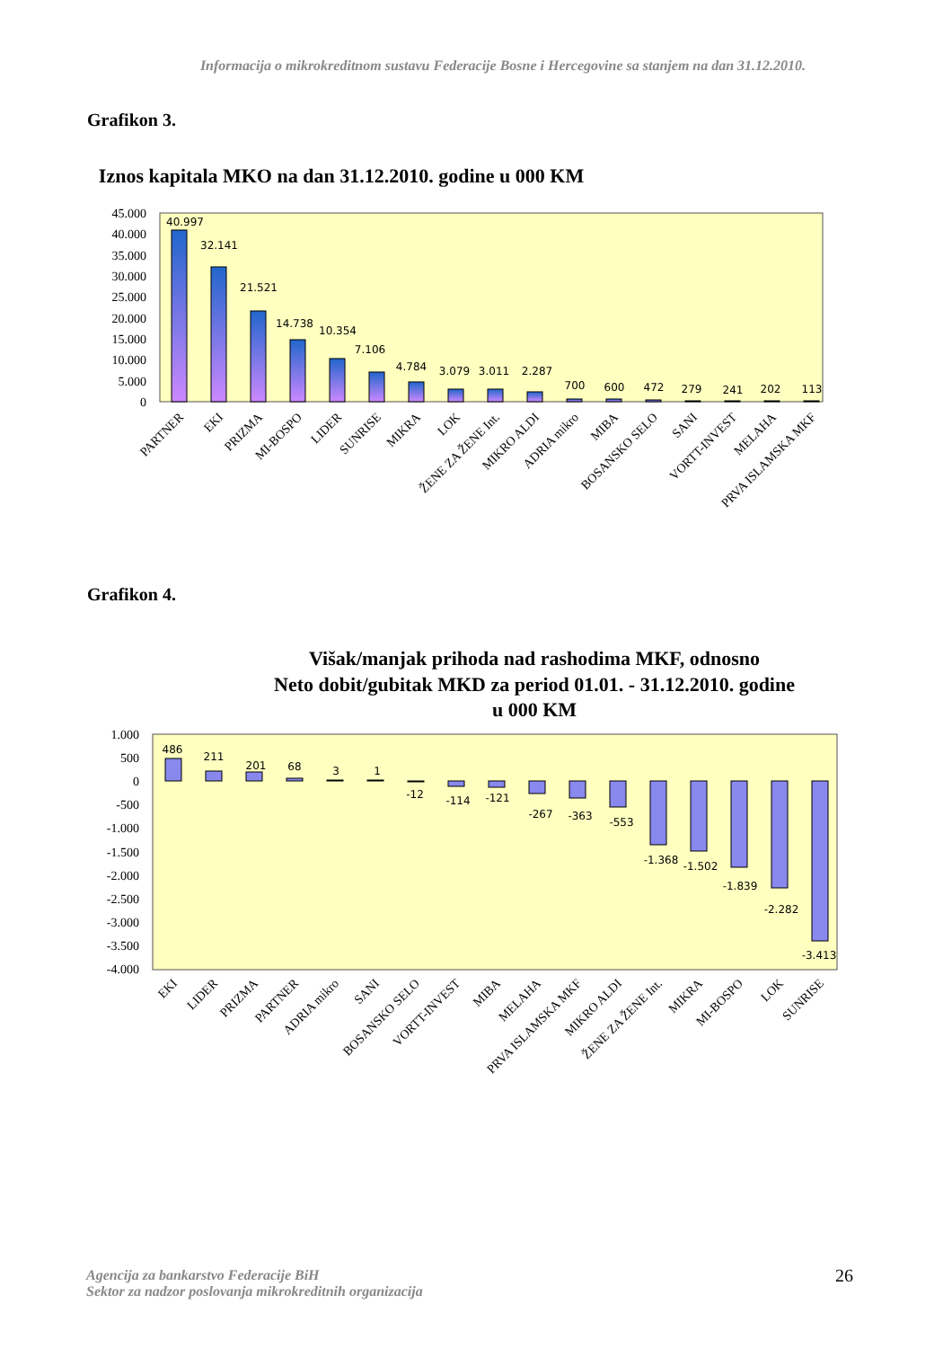Informacija o mikrokreditnom sustavu Federacije Bosne i Hercegovine sa stanjem na dan 31.12.2010.
Grafikon 3.
Iznos kapitala MKO na dan 31.12.2010. godine u 000 KM
45.000
40.000
35.000
30.000
25.000
20.000
15.000
10.000
5.000
0
40.997
32.141
21.521
14.738
10.354
7.106
4.784
3.079
3.011
2.287
700
600
472
279
241
202
113
PARTNER
EKI
PRIZMA
MI-BOSPO
LIDER
SUNRISE
MIKRA
LOK
ŽENE ZA ŽENE Int.
MIKRO ALDI
ADRIA mikro
MIBA
BOSANSKO SELO
SANI
VORTT-INVEST
MELAHA
PRVA ISLAMSKA MKF
Grafikon 4.
Višak/manjak prihoda nad rashodima MKF, odnosno
Neto dobit/gubitak MKD za period 01.01. - 31.12.2010. godine
u 000 KM
1.000
500
0
-500
-1.000
-1.500
-2.000
-2.500
-3.000
-3.500
-4.000
486
211
201
68
3
1
-12
-114
-121
-267
-363
-553
-1.368
-1.502
-1.839
-2.282
-3.413
EKI
LIDER
PRIZMA
PARTNER
ADRIA mikro
SANI
BOSANSKO SELO
VORTT-INVEST
MIBA
MELAHA
PRVA ISLAMSKA MKF
MIKRO ALDI
ŽENE ZA ŽENE Int.
MIKRA
MI-BOSPO
LOK
SUNRISE
Agencija za bankarstvo Federacije BiH
Sektor za nadzor poslovanja mikrokreditnih organizacija
26